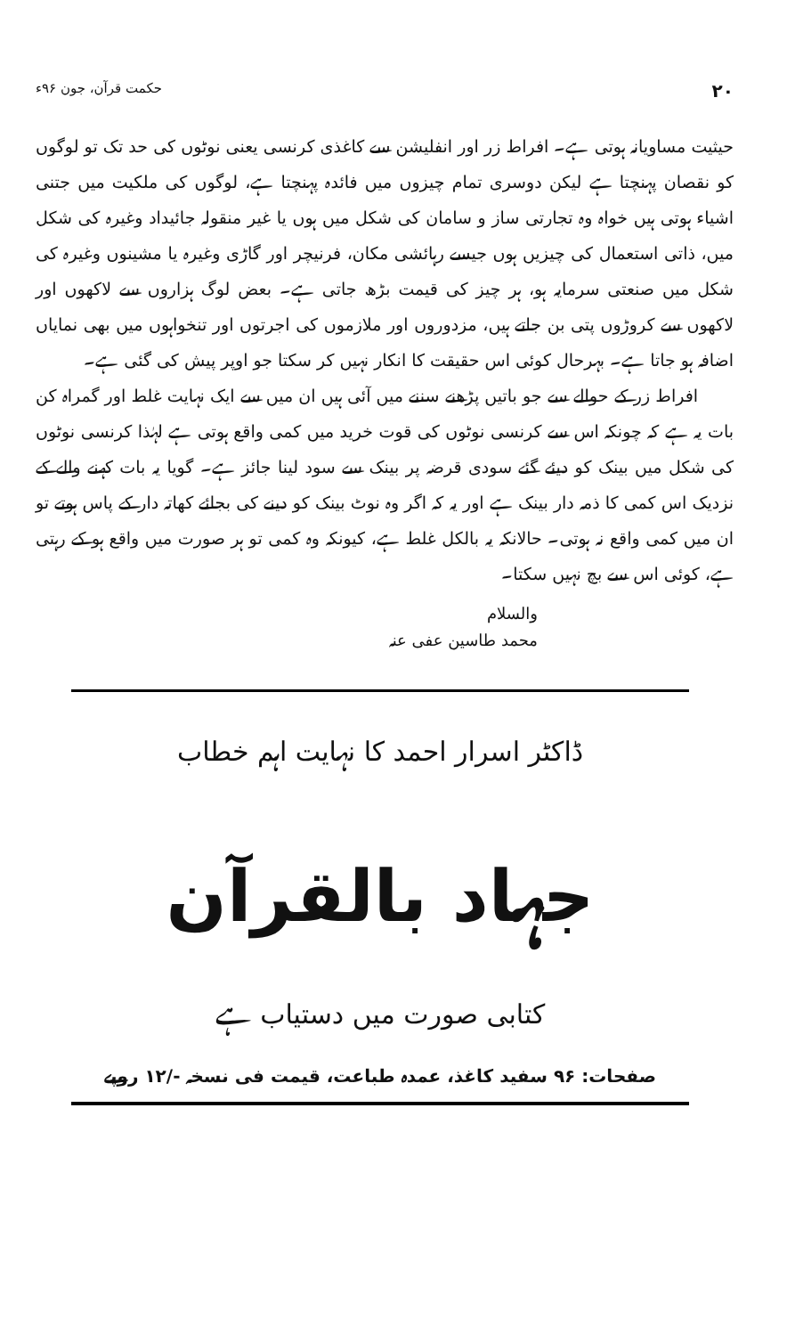۲۰ حکمت قرآن، جون ۹۶ء
حیثیت مساویانہ ہوتی ہے۔ افراط زر اور انفلیشن سے کاغذی کرنسی یعنی نوٹوں کی حد تک تو لوگوں کو نقصان پہنچتا ہے لیکن دوسری تمام چیزوں میں فائدہ پہنچتا ہے، لوگوں کی ملکیت میں جتنی اشیاء ہوتی ہیں خواہ وہ تجارتی ساز و سامان کی شکل میں ہوں یا غیر منقولہ جائیداد وغیرہ کی شکل میں، ذاتی استعمال کی چیزیں ہوں جیسے رہائشی مکان، فرنیچر اور گاڑی وغیرہ یا مشینوں وغیرہ کی شکل میں صنعتی سرمایہ ہو، ہر چیز کی قیمت بڑھ جاتی ہے۔ بعض لوگ ہزاروں سے لاکھوں اور لاکھوں سے کروڑوں پتی بن جاتے ہیں، مزدوروں اور ملازموں کی اجرتوں اور تنخواہوں میں بھی نمایاں اضافہ ہو جاتا ہے۔ بہرحال کوئی اس حقیقت کا انکار نہیں کر سکتا جو اوپر پیش کی گئی ہے۔
افراط زر کے حوالے سے جو باتیں پڑھنے سننے میں آئی ہیں ان میں سے ایک نہایت غلط اور گمراہ کن بات یہ ہے کہ چونکہ اس سے کرنسی نوٹوں کی قوت خرید میں کمی واقع ہوتی ہے لہٰذا کرنسی نوٹوں کی شکل میں بینک کو دیئے گئے سودی قرضہ پر بینک سے سود لینا جائز ہے۔ گویا یہ بات کہنے والے کے نزدیک اس کمی کا ذمہ دار بینک ہے اور یہ کہ اگر وہ نوٹ بینک کو دینے کی بجائے کھاتہ دار کے پاس ہوتے تو ان میں کمی واقع نہ ہوتی۔ حالانکہ یہ بالکل غلط ہے، کیونکہ وہ کمی تو ہر صورت میں واقع ہو کے رہتی ہے، کوئی اس سے بچ نہیں سکتا۔
والسلام
محمد طاسین عفی عنہ
ڈاکٹر اسرار احمد کا نہایت اہم خطاب
جہاد بالقرآن
کتابی صورت میں دستیاب ہے
صفحات: ۹۶ سفید کاغذ، عمدہ طباعت، قیمت فی نسخہ -/۱۲ روپے